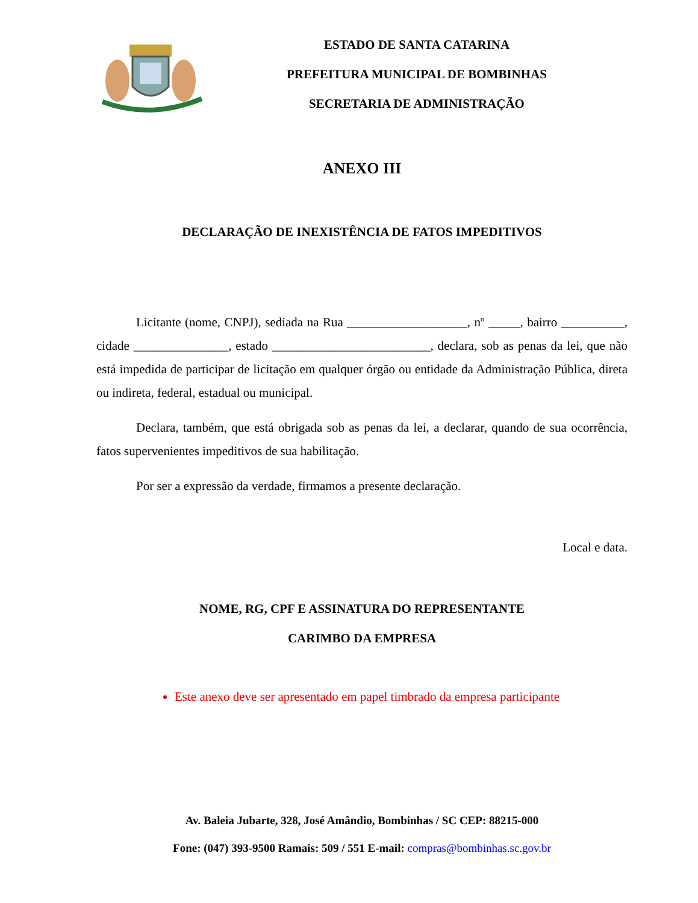ESTADO DE SANTA CATARINA
PREFEITURA MUNICIPAL DE BOMBINHAS
SECRETARIA DE ADMINISTRAÇÃO
ANEXO III
DECLARAÇÃO DE INEXISTÊNCIA DE FATOS IMPEDITIVOS
Licitante (nome, CNPJ), sediada na Rua ___________________, nº _____, bairro __________, cidade _______________, estado _________________________, declara, sob as penas da lei, que não está impedida de participar de licitação em qualquer órgão ou entidade da Administração Pública, direta ou indireta, federal, estadual ou municipal.
Declara, também, que está obrigada sob as penas da lei, a declarar, quando de sua ocorrência, fatos supervenientes impeditivos de sua habilitação.
Por ser a expressão da verdade, firmamos a presente declaração.
Local e data.
NOME, RG, CPF E ASSINATURA DO REPRESENTANTE
CARIMBO DA EMPRESA
Este anexo deve ser apresentado em papel timbrado da empresa participante
Av. Baleia Jubarte, 328, José Amândio, Bombinhas / SC CEP: 88215-000
Fone: (047) 393-9500 Ramais: 509 / 551 E-mail: compras@bombinhas.sc.gov.br